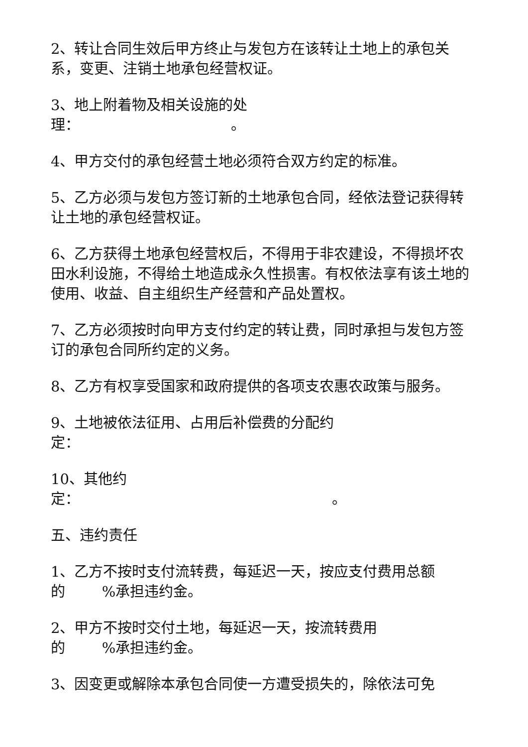2、转让合同生效后甲方终止与发包方在该转让土地上的承包关系，变更、注销土地承包经营权证。
3、地上附着物及相关设施的处
理： 。
4、甲方交付的承包经营土地必须符合双方约定的标准。
5、乙方必须与发包方签订新的土地承包合同，经依法登记获得转让土地的承包经营权证。
6、乙方获得土地承包经营权后，不得用于非农建设，不得损坏农田水利设施，不得给土地造成永久性损害。有权依法享有该土地的使用、收益、自主组织生产经营和产品处置权。
7、乙方必须按时向甲方支付约定的转让费，同时承担与发包方签订的承包合同所约定的义务。
8、乙方有权享受国家和政府提供的各项支农惠农政策与服务。
9、土地被依法征用、占用后补偿费的分配约
定：
10、其他约
定： 。
五、违约责任
1、乙方不按时支付流转费，每延迟一天，按应支付费用总额的 %承担违约金。
2、甲方不按时交付土地，每延迟一天，按流转费用
的 %承担违约金。
3、因变更或解除本承包合同使一方遭受损失的，除依法可免